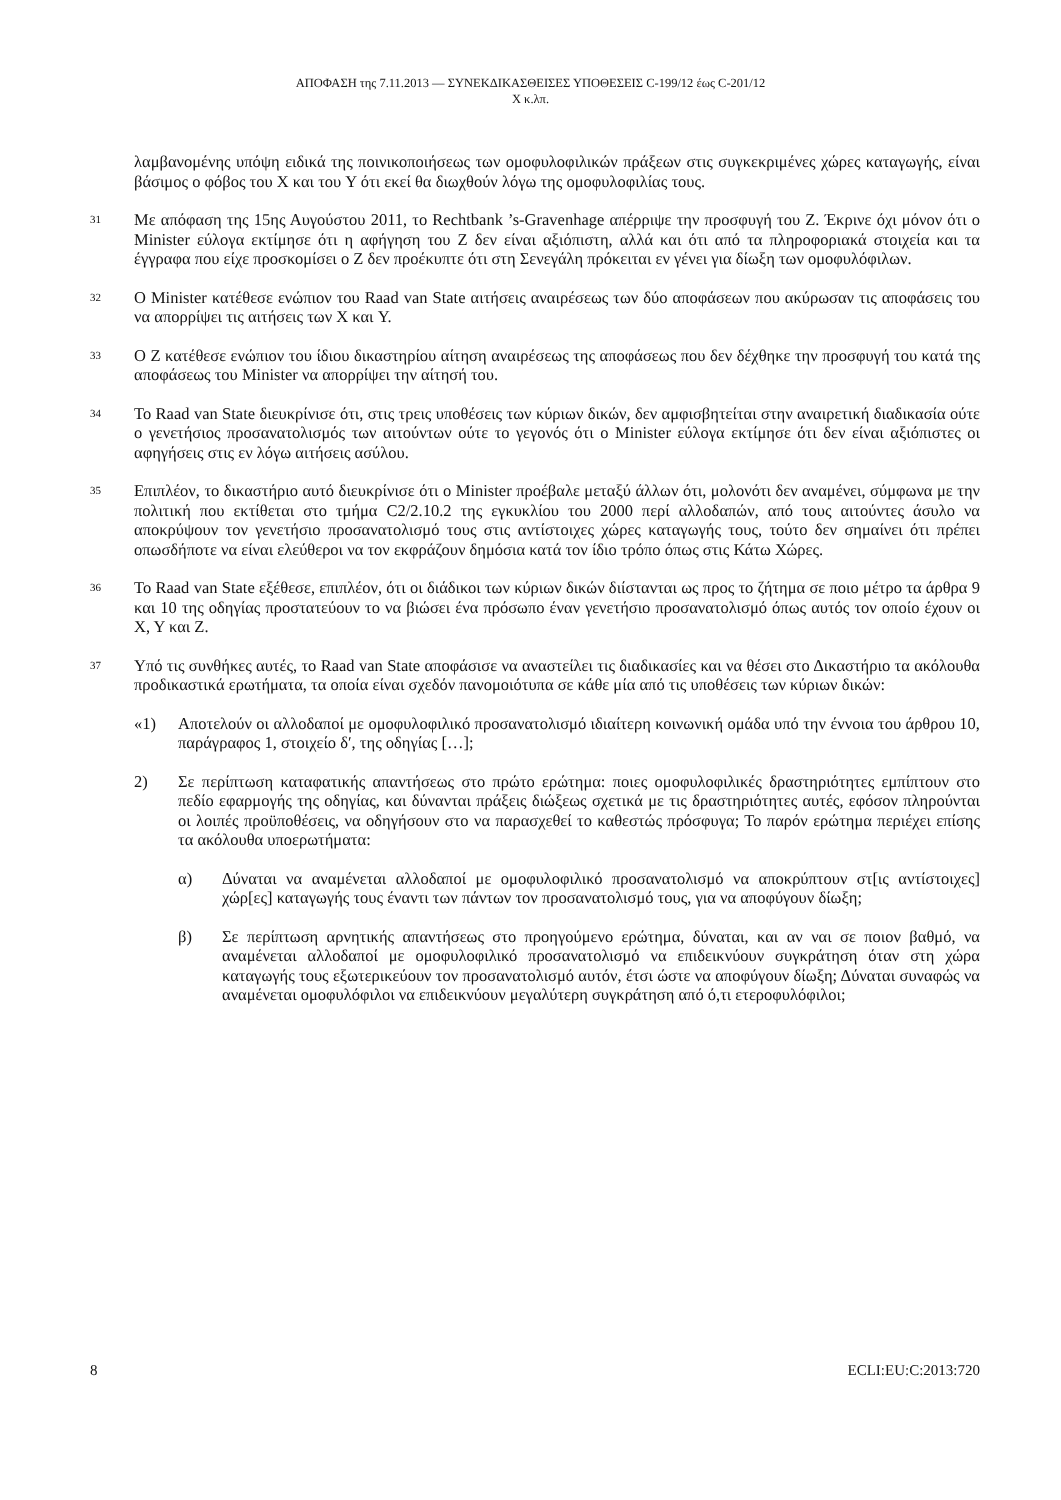ΑΠΟΦΑΣΗ της 7.11.2013 — ΣΥΝΕΚΔΙΚΑΣΘΕΙΣΕΣ ΥΠΟΘΕΣΕΙΣ C-199/12 έως C-201/12
X κ.λπ.
λαμβανομένης υπόψη ειδικά της ποινικοποιήσεως των ομοφυλοφιλικών πράξεων στις συγκεκριμένες χώρες καταγωγής, είναι βάσιμος ο φόβος του X και του Y ότι εκεί θα διωχθούν λόγω της ομοφυλοφιλίας τους.
31
Με απόφαση της 15ης Αυγούστου 2011, το Rechtbank ’s-Gravenhage απέρριψε την προσφυγή του Z. Έκρινε όχι μόνον ότι ο Minister εύλογα εκτίμησε ότι η αφήγηση του Z δεν είναι αξιόπιστη, αλλά και ότι από τα πληροφοριακά στοιχεία και τα έγγραφα που είχε προσκομίσει ο Z δεν προέκυπτε ότι στη Σενεγάλη πρόκειται εν γένει για δίωξη των ομοφυλόφιλων.
32
Ο Minister κατέθεσε ενώπιον του Raad van State αιτήσεις αναιρέσεως των δύο αποφάσεων που ακύρωσαν τις αποφάσεις του να απορρίψει τις αιτήσεις των X και Y.
33
Ο Z κατέθεσε ενώπιον του ίδιου δικαστηρίου αίτηση αναιρέσεως της αποφάσεως που δεν δέχθηκε την προσφυγή του κατά της αποφάσεως του Minister να απορρίψει την αίτησή του.
34
Το Raad van State διευκρίνισε ότι, στις τρεις υποθέσεις των κύριων δικών, δεν αμφισβητείται στην αναιρετική διαδικασία ούτε ο γενετήσιος προσανατολισμός των αιτούντων ούτε το γεγονός ότι ο Minister εύλογα εκτίμησε ότι δεν είναι αξιόπιστες οι αφηγήσεις στις εν λόγω αιτήσεις ασύλου.
35
Επιπλέον, το δικαστήριο αυτό διευκρίνισε ότι ο Minister προέβαλε μεταξύ άλλων ότι, μολονότι δεν αναμένει, σύμφωνα με την πολιτική που εκτίθεται στο τμήμα C2/2.10.2 της εγκυκλίου του 2000 περί αλλοδαπών, από τους αιτούντες άσυλο να αποκρύψουν τον γενετήσιο προσανατολισμό τους στις αντίστοιχες χώρες καταγωγής τους, τούτο δεν σημαίνει ότι πρέπει οπωσδήποτε να είναι ελεύθεροι να τον εκφράζουν δημόσια κατά τον ίδιο τρόπο όπως στις Κάτω Χώρες.
36
Το Raad van State εξέθεσε, επιπλέον, ότι οι διάδικοι των κύριων δικών διίστανται ως προς το ζήτημα σε ποιο μέτρο τα άρθρα 9 και 10 της οδηγίας προστατεύουν το να βιώσει ένα πρόσωπο έναν γενετήσιο προσανατολισμό όπως αυτός τον οποίο έχουν οι X, Y και Z.
37
Υπό τις συνθήκες αυτές, το Raad van State αποφάσισε να αναστείλει τις διαδικασίες και να θέσει στο Δικαστήριο τα ακόλουθα προδικαστικά ερωτήματα, τα οποία είναι σχεδόν πανομοιότυπα σε κάθε μία από τις υποθέσεις των κύριων δικών:
«1) Αποτελούν οι αλλοδαποί με ομοφυλοφιλικό προσανατολισμό ιδιαίτερη κοινωνική ομάδα υπό την έννοια του άρθρου 10, παράγραφος 1, στοιχείο δ′, της οδηγίας […];
2) Σε περίπτωση καταφατικής απαντήσεως στο πρώτο ερώτημα: ποιες ομοφυλοφιλικές δραστηριότητες εμπίπτουν στο πεδίο εφαρμογής της οδηγίας, και δύνανται πράξεις διώξεως σχετικά με τις δραστηριότητες αυτές, εφόσον πληρούνται οι λοιπές προϋποθέσεις, να οδηγήσουν στο να παρασχεθεί το καθεστώς πρόσφυγα; Το παρόν ερώτημα περιέχει επίσης τα ακόλουθα υποερωτήματα:
α) Δύναται να αναμένεται αλλοδαποί με ομοφυλοφιλικό προσανατολισμό να αποκρύπτουν στ[ις αντίστοιχες] χώρ[ες] καταγωγής τους έναντι των πάντων τον προσανατολισμό τους, για να αποφύγουν δίωξη;
β) Σε περίπτωση αρνητικής απαντήσεως στο προηγούμενο ερώτημα, δύναται, και αν ναι σε ποιον βαθμό, να αναμένεται αλλοδαποί με ομοφυλοφιλικό προσανατολισμό να επιδεικνύουν συγκράτηση όταν στη χώρα καταγωγής τους εξωτερικεύουν τον προσανατολισμό αυτόν, έτσι ώστε να αποφύγουν δίωξη; Δύναται συναφώς να αναμένεται ομοφυλόφιλοι να επιδεικνύουν μεγαλύτερη συγκράτηση από ό,τι ετεροφυλόφιλοι;
8 ECLI:EU:C:2013:720